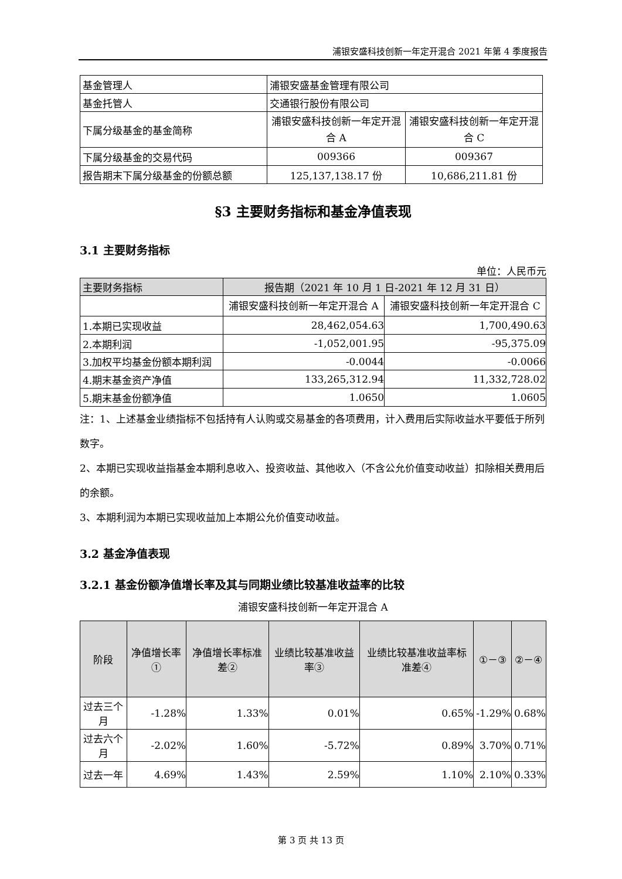浦银安盛科技创新一年定开混合 2021 年第 4 季度报告
| 基金管理人 | 浦银安盛基金管理有限公司 | |
| 基金托管人 | 交通银行股份有限公司 | |
| 下属分级基金的基金简称 | 浦银安盛科技创新一年定开混合 A | 浦银安盛科技创新一年定开混合 C |
| 下属分级基金的交易代码 | 009366 | 009367 |
| 报告期末下属分级基金的份额总额 | 125,137,138.17 份 | 10,686,211.81 份 |
§3 主要财务指标和基金净值表现
3.1 主要财务指标
单位：人民币元
| 主要财务指标 | 报告期（2021 年 10 月 1 日-2021 年 12 月 31 日） | |
| --- | --- | --- |
| | 浦银安盛科技创新一年定开混合 A | 浦银安盛科技创新一年定开混合 C |
| 1.本期已实现收益 | 28,462,054.63 | 1,700,490.63 |
| 2.本期利润 | -1,052,001.95 | -95,375.09 |
| 3.加权平均基金份额本期利润 | -0.0044 | -0.0066 |
| 4.期末基金资产净值 | 133,265,312.94 | 11,332,728.02 |
| 5.期末基金份额净值 | 1.0650 | 1.0605 |
注：1、上述基金业绩指标不包括持有人认购或交易基金的各项费用，计入费用后实际收益水平要低于所列数字。
2、本期已实现收益指基金本期利息收入、投资收益、其他收入（不含公允价值变动收益）扣除相关费用后的余额。
3、本期利润为本期已实现收益加上本期公允价值变动收益。
3.2 基金净值表现
3.2.1 基金份额净值增长率及其与同期业绩比较基准收益率的比较
浦银安盛科技创新一年定开混合 A
| 阶段 | 净值增长率① | 净值增长率标准差② | 业绩比较基准收益率③ | 业绩比较基准收益率标准差④ | ①－③ | ②－④ |
| --- | --- | --- | --- | --- | --- | --- |
| 过去三个月 | -1.28% | 1.33% | 0.01% | 0.65% | -1.29% | 0.68% |
| 过去六个月 | -2.02% | 1.60% | -5.72% | 0.89% | 3.70% | 0.71% |
| 过去一年 | 4.69% | 1.43% | 2.59% | 1.10% | 2.10% | 0.33% |
第 3 页 共 13 页